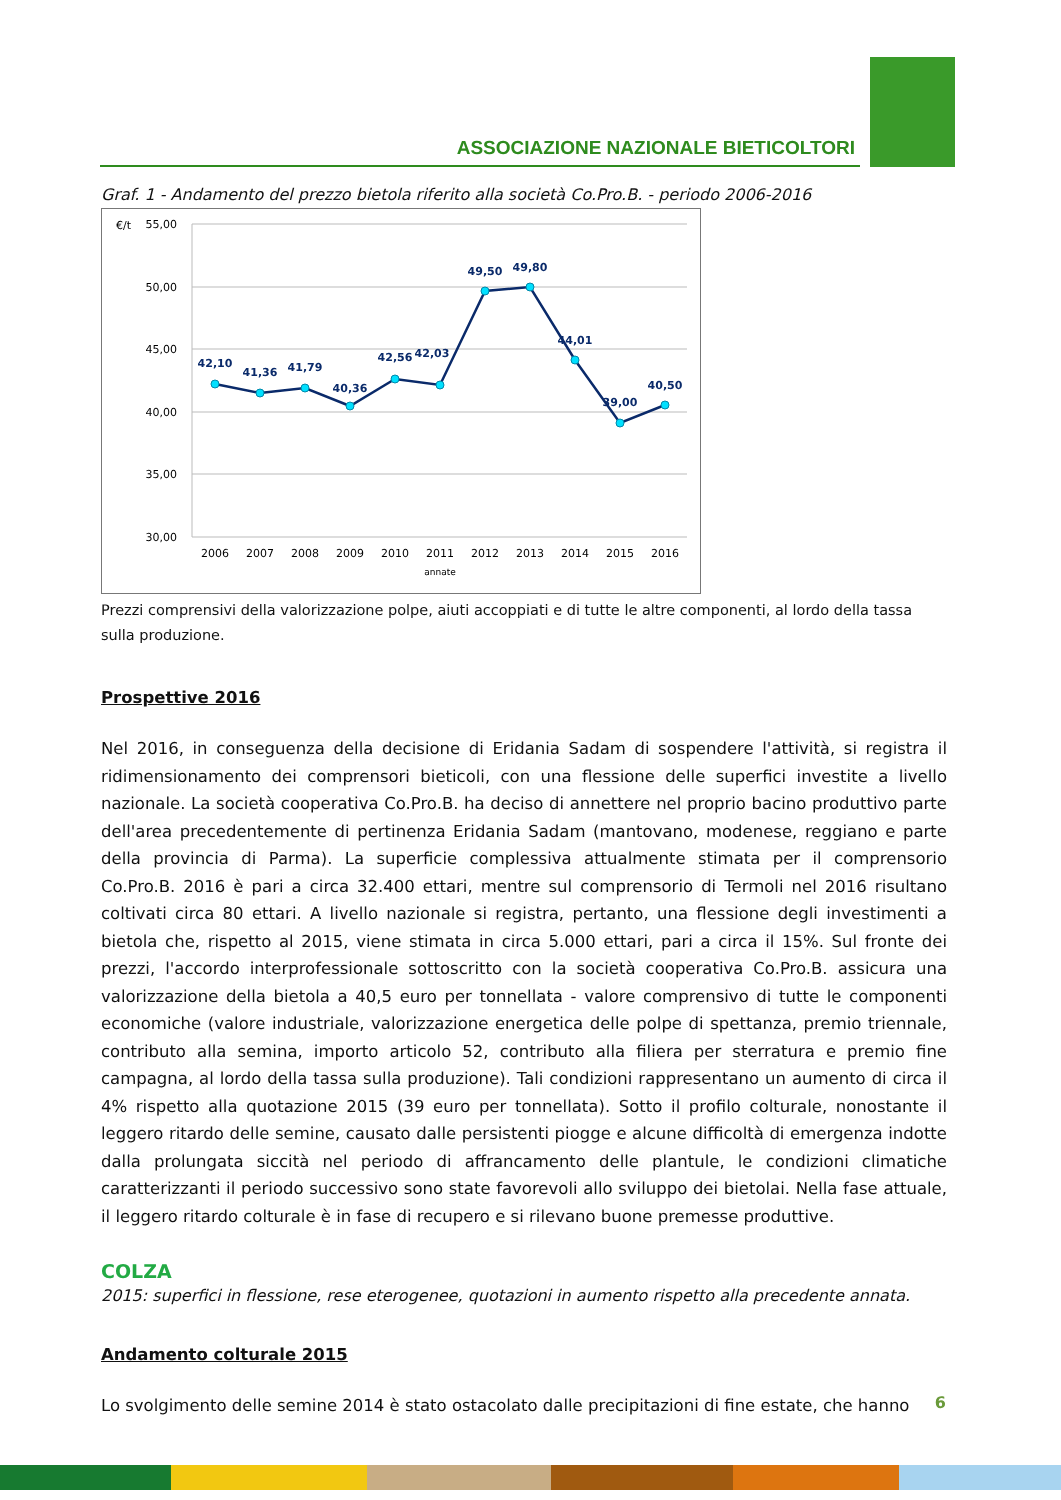ASSOCIAZIONE NAZIONALE BIETICOLTORI
Graf. 1 - Andamento del prezzo bietola riferito alla società Co.Pro.B. - periodo 2006-2016
€/t
55,00
50,00
45,00
40,00
35,00
30,00
42,10
41,36
41,79
40,36
42,56
42,03
49,50
49,80
44,01
39,00
40,50
2006
2007
2008
2009
2010
2011
2012
2013
2014
2015
2016
annate
Prezzi comprensivi della valorizzazione polpe, aiuti accoppiati e di tutte le altre componenti, al lordo della tassa sulla produzione.
Prospettive 2016
Nel 2016, in conseguenza della decisione di Eridania Sadam di sospendere l'attività, si registra il ridimensionamento dei comprensori bieticoli, con una flessione delle superfici investite a livello nazionale. La società cooperativa Co.Pro.B. ha deciso di annettere nel proprio bacino produttivo parte dell'area precedentemente di pertinenza Eridania Sadam (mantovano, modenese, reggiano e parte della provincia di Parma). La superficie complessiva attualmente stimata per il comprensorio Co.Pro.B. 2016 è pari a circa 32.400 ettari, mentre sul comprensorio di Termoli nel 2016 risultano coltivati circa 80 ettari. A livello nazionale si registra, pertanto, una flessione degli investimenti a bietola che, rispetto al 2015, viene stimata in circa 5.000 ettari, pari a circa il 15%. Sul fronte dei prezzi, l'accordo interprofessionale sottoscritto con la società cooperativa Co.Pro.B. assicura una valorizzazione della bietola a 40,5 euro per tonnellata - valore comprensivo di tutte le componenti economiche (valore industriale, valorizzazione energetica delle polpe di spettanza, premio triennale, contributo alla semina, importo articolo 52, contributo alla filiera per sterratura e premio fine campagna, al lordo della tassa sulla produzione). Tali condizioni rappresentano un aumento di circa il 4% rispetto alla quotazione 2015 (39 euro per tonnellata). Sotto il profilo colturale, nonostante il leggero ritardo delle semine, causato dalle persistenti piogge e alcune difficoltà di emergenza indotte dalla prolungata siccità nel periodo di affrancamento delle plantule, le condizioni climatiche caratterizzanti il periodo successivo sono state favorevoli allo sviluppo dei bietolai. Nella fase attuale, il leggero ritardo colturale è in fase di recupero e si rilevano buone premesse produttive.
COLZA
2015: superfici in flessione, rese eterogenee, quotazioni in aumento rispetto alla precedente annata.
Andamento colturale 2015
Lo svolgimento delle semine 2014 è stato ostacolato dalle precipitazioni di fine estate, che hanno
6